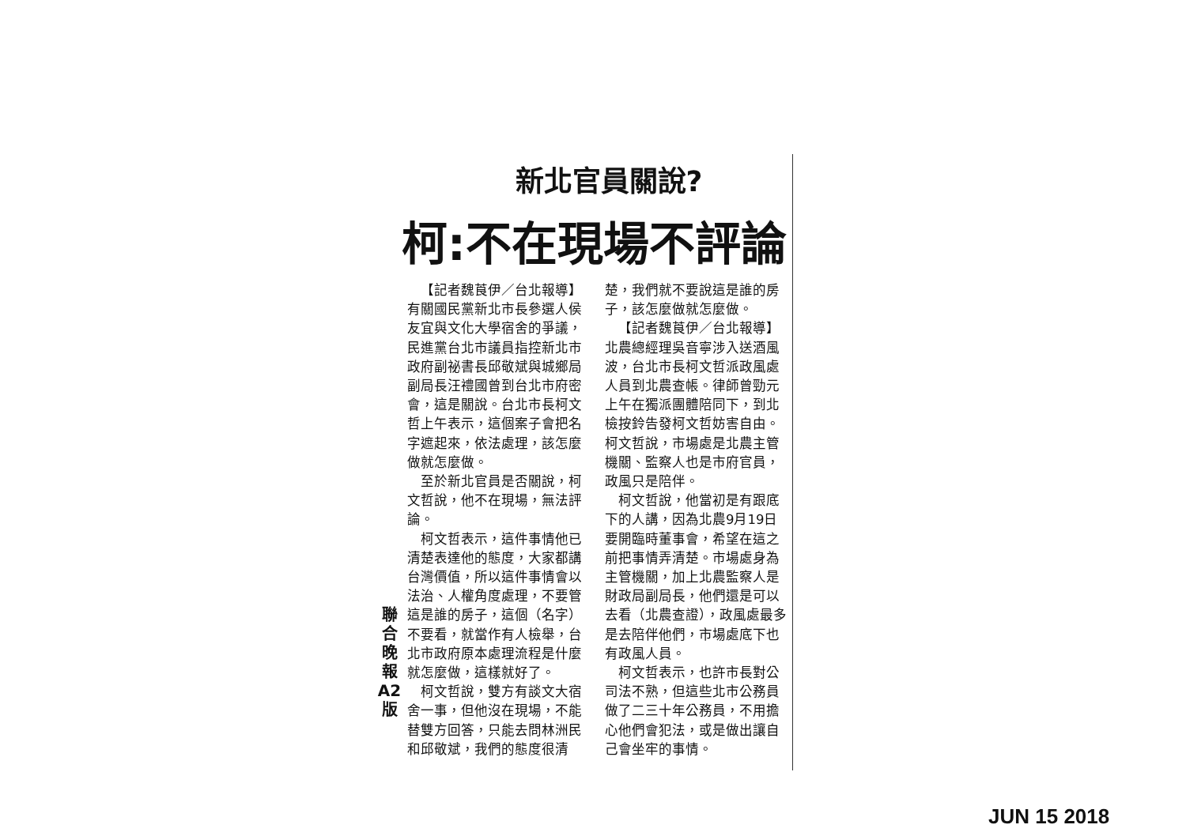新北官員關說?
柯:不在現場不評論
聯
合
晚
報
A2
版
【記者魏莨伊／台北報導】有關國民黨新北市長參選人侯友宜與文化大學宿舍的爭議，民進黨台北市議員指控新北市政府副祕書長邱敬斌與城鄉局副局長汪禮國曾到台北市府密會，這是關說。台北市長柯文哲上午表示，這個案子會把名字遮起來，依法處理，該怎麼做就怎麼做。
至於新北官員是否關說，柯文哲說，他不在現場，無法評論。
柯文哲表示，這件事情他已清楚表達他的態度，大家都講台灣價值，所以這件事情會以法治、人權角度處理，不要管這是誰的房子，這個（名字）不要看，就當作有人檢舉，台北市政府原本處理流程是什麼就怎麼做，這樣就好了。
柯文哲說，雙方有談文大宿舍一事，但他沒在現場，不能替雙方回答，只能去問林洲民和邱敬斌，我們的態度很清楚，我們就不要說這是誰的房子，該怎麼做就怎麼做。
【記者魏莨伊／台北報導】北農總經理吳音寧涉入送酒風波，台北市長柯文哲派政風處人員到北農查帳。律師曾勁元上午在獨派團體陪同下，到北檢按鈴告發柯文哲妨害自由。柯文哲說，市場處是北農主管機關、監察人也是市府官員，政風只是陪伴。
柯文哲說，他當初是有跟底下的人講，因為北農9月19日要開臨時董事會，希望在這之前把事情弄清楚。市場處身為主管機關，加上北農監察人是財政局副局長，他們還是可以去看（北農查證），政風處最多是去陪伴他們，市場處底下也有政風人員。
柯文哲表示，也許市長對公司法不熟，但這些北市公務員做了二三十年公務員，不用擔心他們會犯法，或是做出讓自己會坐牢的事情。
JUN 15 2018